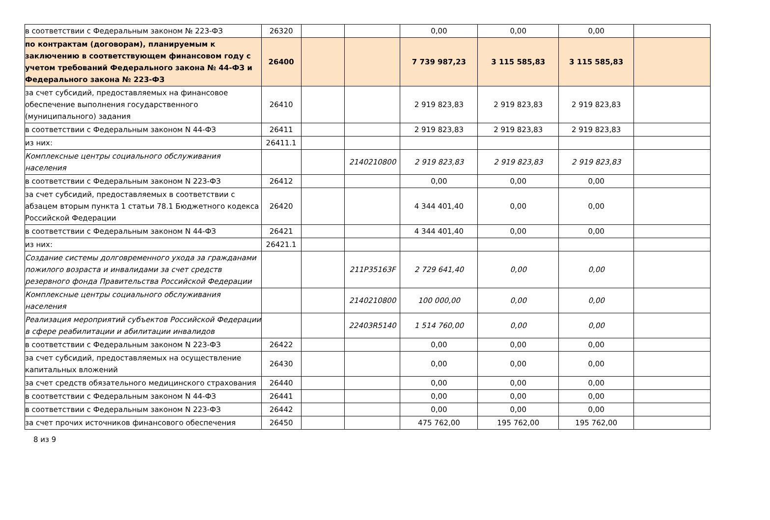| в соответствии с Федеральным законом № 223-ФЗ | 26320 | | | 0,00 | 0,00 | 0,00 | |
| по контрактам (договорам), планируемым к заключению в соответствующем финансовом году с учетом требований Федерального закона № 44-ФЗ и Федерального закона № 223-ФЗ | 26400 | | | 7 739 987,23 | 3 115 585,83 | 3 115 585,83 | |
| за счет субсидий, предоставляемых на финансовое обеспечение выполнения государственного (муниципального) задания | 26410 | | | 2 919 823,83 | 2 919 823,83 | 2 919 823,83 | |
| в соответствии с Федеральным законом N 44-ФЗ | 26411 | | | 2 919 823,83 | 2 919 823,83 | 2 919 823,83 | |
| из них: | 26411.1 | | | | | | |
| Комплексные центры социального обслуживания населения | | | 2140210800 | 2 919 823,83 | 2 919 823,83 | 2 919 823,83 | |
| в соответствии с Федеральным законом N 223-ФЗ | 26412 | | | 0,00 | 0,00 | 0,00 | |
| за счет субсидий, предоставляемых в соответствии с абзацем вторым пункта 1 статьи 78.1 Бюджетного кодекса Российской Федерации | 26420 | | | 4 344 401,40 | 0,00 | 0,00 | |
| в соответствии с Федеральным законом N 44-ФЗ | 26421 | | | 4 344 401,40 | 0,00 | 0,00 | |
| из них: | 26421.1 | | | | | | |
| Создание системы долговременного ухода за гражданами пожилого возраста и инвалидами за счет средств резервного фонда Правительства Российской Федерации | | | 211P35163F | 2 729 641,40 | 0,00 | 0,00 | |
| Комплексные центры социального обслуживания населения | | | 2140210800 | 100 000,00 | 0,00 | 0,00 | |
| Реализация мероприятий субъектов Российской Федерации в сфере реабилитации и абилитации инвалидов | | | 22403R5140 | 1 514 760,00 | 0,00 | 0,00 | |
| в соответствии с Федеральным законом N 223-ФЗ | 26422 | | | 0,00 | 0,00 | 0,00 | |
| за счет субсидий, предоставляемых на осуществление капитальных вложений | 26430 | | | 0,00 | 0,00 | 0,00 | |
| за счет средств обязательного медицинского страхования | 26440 | | | 0,00 | 0,00 | 0,00 | |
| в соответствии с Федеральным законом N 44-ФЗ | 26441 | | | 0,00 | 0,00 | 0,00 | |
| в соответствии с Федеральным законом N 223-ФЗ | 26442 | | | 0,00 | 0,00 | 0,00 | |
| за счет прочих источников финансового обеспечения | 26450 | | | 475 762,00 | 195 762,00 | 195 762,00 | |
8 из 9